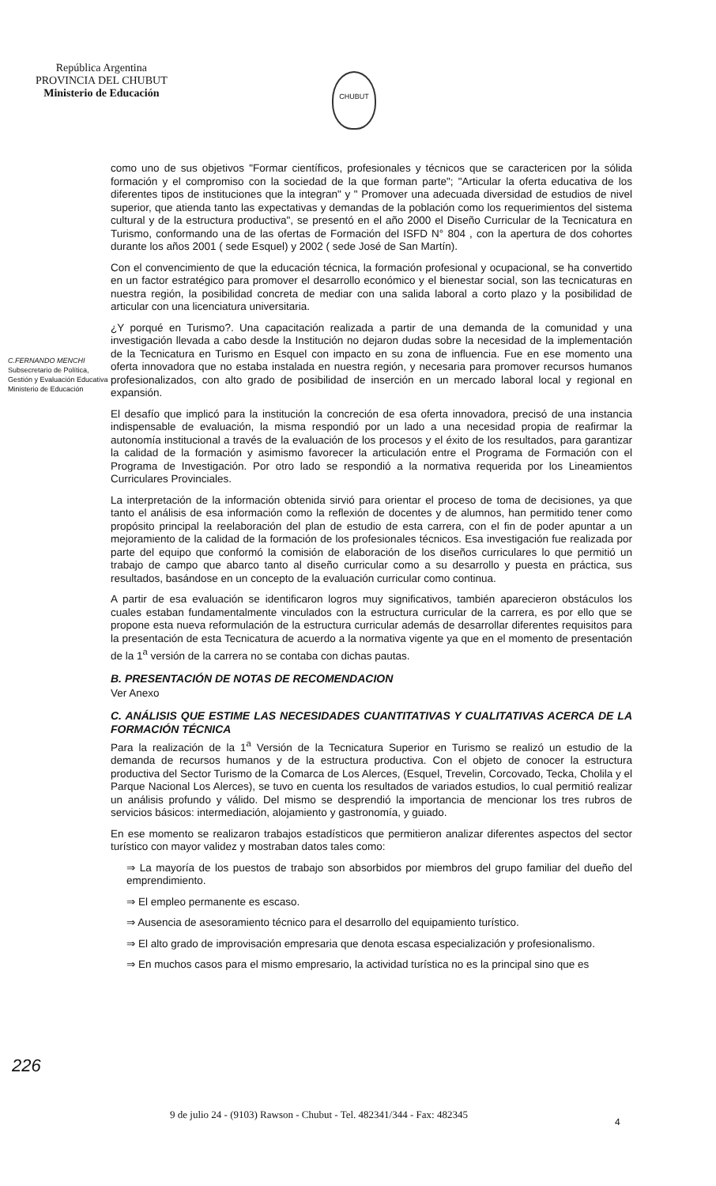República Argentina
PROVINCIA DEL CHUBUT
Ministerio de Educación
CHUBUT
C.FERNANDO MENCHI
Subsecretario de Política,
Gestión y Evaluación Educativa
Ministerio de Educación
como uno de sus objetivos "Formar científicos, profesionales y técnicos que se caractericen por la sólida formación y el compromiso con la sociedad de la que forman parte"; "Articular la oferta educativa de los diferentes tipos de instituciones que la integran" y " Promover una adecuada diversidad de estudios de nivel superior, que atienda tanto las expectativas y demandas de la población como los requerimientos del sistema cultural y de la estructura productiva", se presentó en el año 2000 el Diseño Curricular de la Tecnicatura en Turismo, conformando una de las ofertas de Formación del ISFD N° 804 , con la apertura de dos cohortes durante los años 2001 ( sede Esquel) y 2002 ( sede José de San Martín).
Con el convencimiento de que la educación técnica, la formación profesional y ocupacional, se ha convertido en un factor estratégico para promover el desarrollo económico y el bienestar social, son las tecnicaturas en nuestra región, la posibilidad concreta de mediar con una salida laboral a corto plazo y la posibilidad de articular con una licenciatura universitaria.
¿Y porqué en Turismo?. Una capacitación realizada a partir de una demanda de la comunidad y una investigación llevada a cabo desde la Institución no dejaron dudas sobre la necesidad de la implementación de la Tecnicatura en Turismo en Esquel con impacto en su zona de influencia. Fue en ese momento una oferta innovadora que no estaba instalada en nuestra región, y necesaria para promover recursos humanos profesionalizados, con alto grado de posibilidad de inserción en un mercado laboral local y regional en expansión.
El desafío que implicó para la institución la concreción de esa oferta innovadora, precisó de una instancia indispensable de evaluación, la misma respondió por un lado a una necesidad propia de reafirmar la autonomía institucional a través de la evaluación de los procesos y el éxito de los resultados, para garantizar la calidad de la formación y asimismo favorecer la articulación entre el Programa de Formación con el Programa de Investigación. Por otro lado se respondió a la normativa requerida por los Lineamientos Curriculares Provinciales.
La interpretación de la información obtenida sirvió para orientar el proceso de toma de decisiones, ya que tanto el análisis de esa información como la reflexión de docentes y de alumnos, han permitido tener como propósito principal la reelaboración del plan de estudio de esta carrera, con el fin de poder apuntar a un mejoramiento de la calidad de la formación de los profesionales técnicos. Esa investigación fue realizada por parte del equipo que conformó la comisión de elaboración de los diseños curriculares lo que permitió un trabajo de campo que abarco tanto al diseño curricular como a su desarrollo y puesta en práctica, sus resultados, basándose en un concepto de la evaluación curricular como continua.
A partir de esa evaluación se identificaron logros muy significativos, también aparecieron obstáculos los cuales estaban fundamentalmente vinculados con la estructura curricular de la carrera, es por ello que se propone esta nueva reformulación de la estructura curricular además de desarrollar diferentes requisitos para la presentación de esta Tecnicatura de acuerdo a la normativa vigente ya que en el momento de presentación de la 1<sup>a</sup> versión de la carrera no se contaba con dichas pautas.
B. PRESENTACIÓN DE NOTAS DE RECOMENDACION
Ver Anexo
C. ANÁLISIS QUE ESTIME LAS NECESIDADES CUANTITATIVAS Y CUALITATIVAS ACERCA DE LA FORMACIÓN TÉCNICA
Para la realización de la 1<sup>a</sup> Versión de la Tecnicatura Superior en Turismo se realizó un estudio de la demanda de recursos humanos y de la estructura productiva. Con el objeto de conocer la estructura productiva del Sector Turismo de la Comarca de Los Alerces, (Esquel, Trevelin, Corcovado, Tecka, Cholila y el Parque Nacional Los Alerces), se tuvo en cuenta los resultados de variados estudios, lo cual permitió realizar un análisis profundo y válido. Del mismo se desprendió la importancia de mencionar los tres rubros de servicios básicos: intermediación, alojamiento y gastronomía, y guiado.
En ese momento se realizaron trabajos estadísticos que permitieron analizar diferentes aspectos del sector turístico con mayor validez y mostraban datos tales como:
⇒ La mayoría de los puestos de trabajo son absorbidos por miembros del grupo familiar del dueño del emprendimiento.
⇒ El empleo permanente es escaso.
⇒ Ausencia de asesoramiento técnico para el desarrollo del equipamiento turístico.
⇒ El alto grado de improvisación empresaria que denota escasa especialización y profesionalismo.
⇒ En muchos casos para el mismo empresario, la actividad turística no es la principal sino que es
226
9 de julio 24 - (9103) Rawson - Chubut - Tel. 482341/344 - Fax: 482345
4